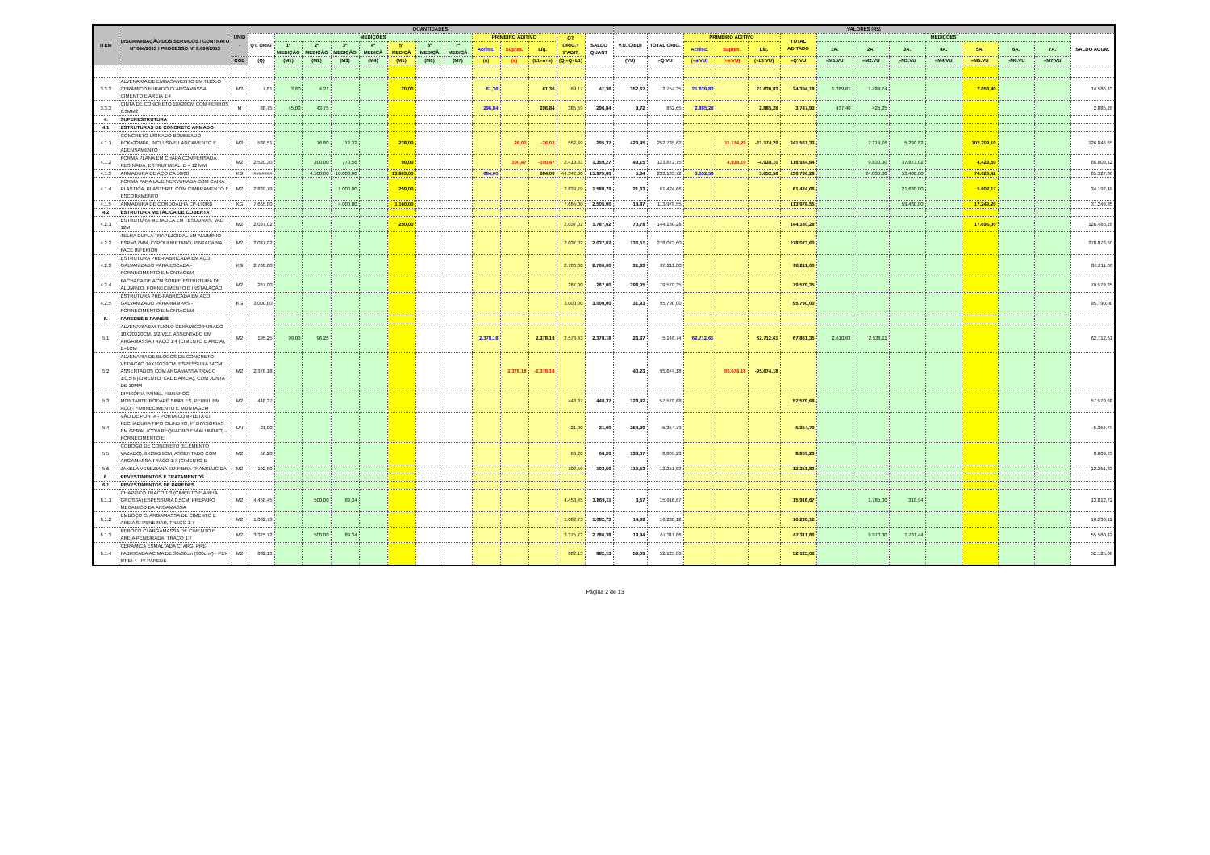| ITEM | DISCRIMINAÇÃO DOS SERVIÇOS / CONTRATO Nº 044/2013 / PROCESSO Nº 8.690/2013 | UNID . | QUANTIDADES | | | | | | | | | | | | | VALORES (R$) | | | | | | | | | | | | | |
| --- | --- | --- | --- | --- | --- | --- | --- | --- | --- | --- | --- | --- | --- | --- | --- | --- | --- | --- | --- | --- | --- | --- | --- | --- | --- | --- | --- | --- | --- |
| | | | QT. ORIG | MEDIÇÕES | | | | | | | PRIMEIRO ADITIVO | | | QT ORIG.+ 1ºADIT. | SALDO QUANT | V.U. C/BDI | TOTAL ORIG. | PRIMEIRO ADITIVO | | | TOTAL ADITADO | MEDIÇÕES | | | | | | | SALDO ACUM. |
| | | | | 1ª MEDIÇÃO | 2ª MEDIÇÃO | 3ª MEDIÇÃO | 4ª MEDIÇÃ | 5ª MEDIÇÃ | 6ª MEDIÇÃ | 7ª MEDIÇÃ | Acrésc. | Supres. | Líq. | | | | | Acrésc. | Supres. | Líq. | | 1A. | 2A. | 3A. | 4A. | 5A. | 6A. | 7A. | |
| | | COD | (Q) | (M1) | (M2) | (M3) | (M4) | (M5) | (M6) | (M7) | (a) | (s) | (L1=a+s) | (Q'=Q+L1) | | (VU) | =Q.VU | (=a'VU) | (=s'VU) | (=L1'VU) | =Q'.VU | =M1.VU | =M2.VU | =M3.VU | =M4.VU | =M5.VU | =M6.VU | =M7.VU | |
| 3.3.2 | ALVENARIA DE EMBASAMENTO EM TIJOLO CERÂMICO FURADO C/ ARGAMASSA CIMENTO E AREIA 1:4 | M3 | 7,81 | 3,60 | 4,21 | | | 20,00 | | | 61,36 | | 61,36 | 69,17 | 41,36 | 352,67 | 2.754,35 | 21.639,83 | | 21.639,83 | 24.394,18 | 1.269,61 | 1.484,74 | | | 7.053,40 | | | 14.586,43 |
| 3.3.3 | CINTA DE CONCRETO 10X20CM COM FERROS 6.3MM2 | M | 88,75 | 45,00 | 43,75 | | | | | | 296,84 | | 296,84 | 385,59 | 296,84 | 9,72 | 862,65 | 2.885,28 | | 2.885,28 | 3.747,93 | 437,40 | 425,25 | | | | | | 2.885,28 |
| 4. | SUPERESTRUTURA | | | | | | | | | | | | | | | | | | | | | | | | | | | | |
| 4.1 | ESTRUTURAS DE CONCRETO ARMADO | | | | | | | | | | | | | | | | | | | | | | | | | | | | |
| 4.1.1 | CONCRETO USINADO BOMBEADO FCK=30MPA, INCLUSIVE LANCAMENTO E ADENSAMENTO | M3 | 588,51 | | 16,80 | 12,32 | | 238,00 | | | | 26,02 | -26,02 | 562,49 | 295,37 | 429,45 | 252.735,62 | | 11.174,29 | -11.174,29 | 241.561,33 | | 7.214,76 | 5.290,82 | | 102.209,10 | | | 126.846,65 |
| 4.1.2 | FORMA PLANA EM CHAPA COMPENSADA RESINADA, ESTRUTURAL, E = 12 MM | M2 | 2.520,30 | | 200,00 | 770,56 | | 90,00 | | | | 100,47 | -100,47 | 2.419,83 | 1.359,27 | 49,15 | 123.872,75 | | 4.938,10 | -4.938,10 | 118.934,64 | | 9.830,00 | 37.873,02 | | 4.423,50 | | | 66.808,12 |
| 4.1.3 | ARMADURA DE AÇO CA 50/60 | KG | ####### | | 4.500,00 | 10.000,00 | | 13.863,00 | | | 684,00 | | 684,00 | 44.342,00 | 15.979,00 | 5,34 | 233.133,72 | 3.652,56 | | 3.652,56 | 236.786,28 | | 24.030,00 | 53.400,00 | | 74.028,42 | | | 85.327,86 |
| 4.1.4 | FORMA PARA LAJE NERVURADA COM CAIXA PLASTICA, PLASTERIT, COM CIMBRAMENTO E ESCORAMENTO | M2 | 2.839,79 | | | 1.000,00 | | 259,00 | | | | | | 2.839,79 | 1.580,79 | 21,63 | 61.424,66 | | | | 61.424,66 | | | 21.630,00 | | 5.602,17 | | | 34.192,49 |
| 4.1.5 | ARMADURA DE CORDOALHA CP-190RB | KG | 7.665,00 | | | 4.000,00 | | 1.160,00 | | | | | | 7.665,00 | 2.505,00 | 14,87 | 113.978,55 | | | | 113.978,55 | | | 59.480,00 | | 17.249,20 | | | 37.249,35 |
| 4.2 | ESTRUTURA METÁLICA DE COBERTA | | | | | | | | | | | | | | | | | | | | | | | | | | | | |
| 4.2.1 | ESTRUTURA METALICA EM TESOURAS, VAO 12M | M2 | 2.037,02 | | | | | 250,00 | | | | | | 2.037,02 | 1.787,02 | 70,78 | 144.180,28 | | | | 144.180,28 | | | | | 17.695,00 | | | 126.485,28 |
| 4.2.2 | TELHA DUPLA TRAPEZOIDAL EM ALUMÍNIO ESP=0,7MM, C/ POLIURETANO, PINTADA NA FACE INFERIOR | M2 | 2.037,02 | | | | | | | | | | | 2.037,02 | 2.037,02 | 136,51 | 278.073,60 | | | | 278.073,60 | | | | | | | | 278.073,60 |
| 4.2.3 | ESTRUTURA PRÉ-FABRICADA EM AÇO GALVANIZADO PARA ESCADA - FORNECIMENTO E MONTAGEM | KG | 2.700,00 | | | | | | | | | | | 2.700,00 | 2.700,00 | 31,93 | 86.211,00 | | | | 86.211,00 | | | | | | | | 86.211,00 |
| 4.2.4 | FACHADA DE ACM SOBRE ESTRUTURA DE ALUMINIO, FORNECIMENTO E INSTALAÇÃO | M2 | 267,00 | | | | | | | | | | | 267,00 | 267,00 | 298,05 | 79.579,35 | | | | 79.579,35 | | | | | | | | 79.579,35 |
| 4.2.5 | ESTRUTURA PRÉ-FABRICADA EM AÇO GALVANIZADO PARA RAMPAS - FORNECIMENTO E MONTAGEM | KG | 3.000,00 | | | | | | | | | | | 3.000,00 | 3.000,00 | 31,93 | 95.790,00 | | | | 95.790,00 | | | | | | | | 95.790,00 |
| 5. | PAREDES E PAINÉIS | | | | | | | | | | | | | | | | | | | | | | | | | | | | |
| 5.1 | ALVENARIA EM TIJOLO CERAMICO FURADO 10X20X20CM, 1/2 VEZ, ASSENTADO EM ARGAMASSA TRAÇO 1:4 (CIMENTO E AREIA), E=1CM | M2 | 195,25 | 99,00 | 96,25 | | | | | | 2.378,18 | | 2.378,18 | 2.573,43 | 2.378,18 | 26,37 | 5.148,74 | 62.712,61 | | 62.712,61 | 67.861,35 | 2.610,63 | 2.538,11 | | | | | | 62.712,61 |
| 5.2 | ALVENARIA DE BLOCOS DE CONCRETO VEDACAO 14X19X39CM, ESPESSURA 14CM, ASSENTADOS COM ARGAMASSA TRACO 1:0,5:8 (CIMENTO, CAL E AREIA), COM JUNTA DE 10MM | M2 | 2.378,18 | | | | | | | | | 2.378,18 | -2.378,18 | | | 40,23 | 95.674,18 | | 95.674,18 | -95.674,18 | | | | | | | | | |
| 5.3 | DIVISÓRIA PAINEL FIBRAROC, MONTANTE/RODAPÉ SIMPLES, PERFIL EM AÇO - FORNECIMENTO E MONTAGEM | M2 | 448,37 | | | | | | | | | | | 448,37 | 448,37 | 128,42 | 57.579,68 | | | | 57.579,68 | | | | | | | | 57.579,68 |
| 5.4 | VÃO DE PORTA - PORTA COMPLETA C/ FECHADURA TIPO CILINDRO, P/ DIVISÓRIAS EM GERAL (COM REQUADRO EM ALUMÍNIO) - FORNECIMENTO E | UN | 21,00 | | | | | | | | | | | 21,00 | 21,00 | 254,99 | 5.354,79 | | | | 5.354,79 | | | | | | | | 5.354,79 |
| 5.5 | COBOGO DE CONCRETO (ELEMENTO VAZADO), 6X29X29CM, ASSENTADO COM ARGAMASSA TRACO 1:7 (CIMENTO E | M2 | 66,20 | | | | | | | | | | | 66,20 | 66,20 | 133,07 | 8.809,23 | | | | 8.809,23 | | | | | | | | 8.809,23 |
| 5.6 | JANELA VENEZIANA EM FIBRA TRANSLUCIDA | M2 | 102,50 | | | | | | | | | | | 102,50 | 102,50 | 119,53 | 12.251,83 | | | | 12.251,83 | | | | | | | | 12.251,83 |
| 6. | REVESTIMENTOS E TRATAMENTOS | | | | | | | | | | | | | | | | | | | | | | | | | | | | |
| 6.1 | REVESTIMENTOS DE PAREDES | | | | | | | | | | | | | | | | | | | | | | | | | | | | |
| 6.1.1 | CHAPISCO TRACO 1:3 (CIMENTO E AREIA GROSSA) ESPESSURA 0,5CM, PREPARO MECANICO DA ARGAMASSA | M2 | 4.458,45 | | 500,00 | 89,34 | | | | | | | | 4.458,45 | 3.869,11 | 3,57 | 15.916,67 | | | | 15.916,67 | | 1.785,00 | 318,94 | | | | | 13.812,72 |
| 6.1.2 | EMBOÇO C/ ARGAMASSA DE CIMENTO E AREIA S/ PENEIRAR, TRAÇO 1:7 | M2 | 1.082,73 | | | | | | | | | | | 1.082,73 | 1.082,73 | 14,99 | 16.230,12 | | | | 16.230,12 | | | | | | | | 16.230,12 |
| 6.1.3 | REBOCO C/ ARGAMASSA DE CIMENTO E AREIA PENEIRADA, TRAÇO 1:7 | M2 | 3.375,72 | | 500,00 | 89,34 | | | | | | | | 3.375,72 | 2.786,38 | 19,94 | 67.311,86 | | | | 67.311,86 | | 9.970,00 | 1.781,44 | | | | | 55.560,42 |
| 6.1.4 | CERÂMICA ESMALTADA C/ ARG. PRÉ-FABRICADA ACIMA DE 30x30cm (900cm²) - PEI-5/PEI-4 - P/ PAREDE | M2 | 882,13 | | | | | | | | | | | 882,13 | 882,13 | 59,09 | 52.125,06 | | | | 52.125,06 | | | | | | | | 52.125,06 |
Página 2 de 13